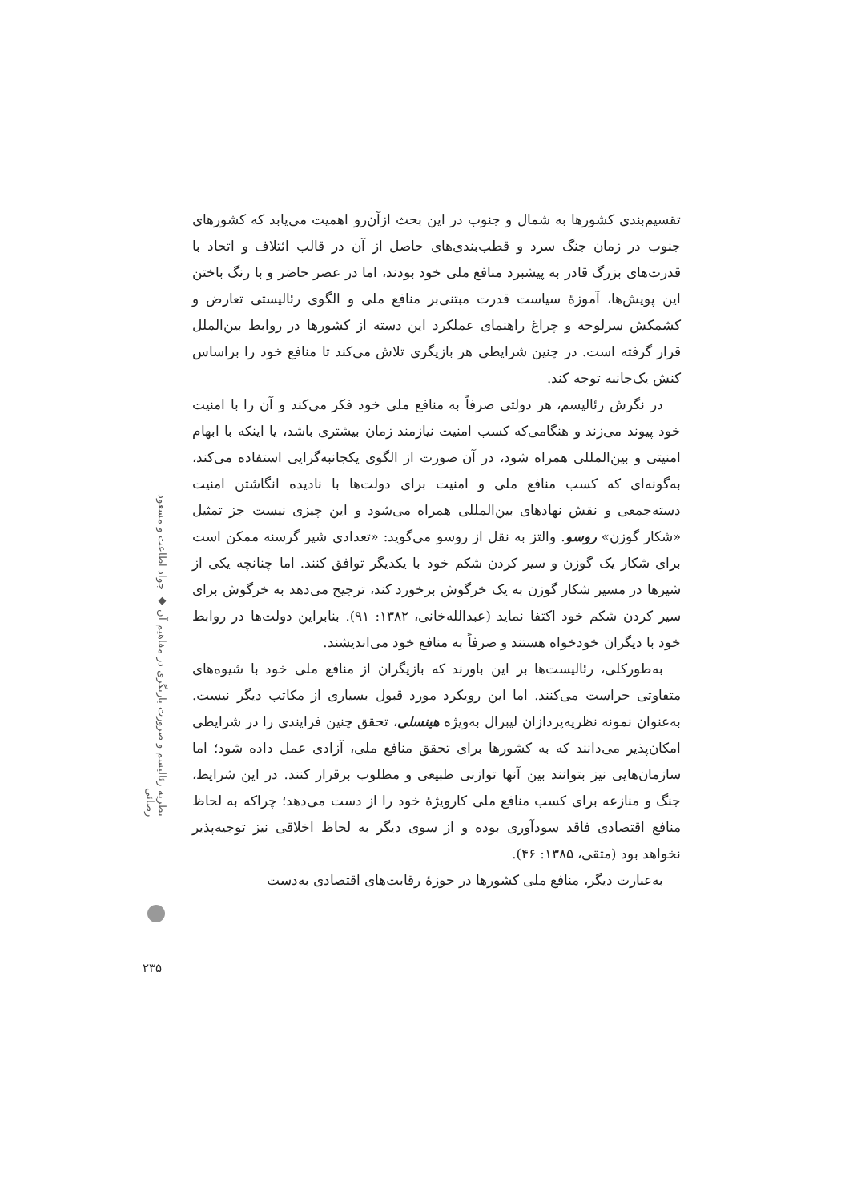نظریه رئالیسم و ضرورت بازنگری در مفاهیم آن ◆ جواد اطاعت و مسعود رضائی
تقسیم‌بندی کشورها به شمال و جنوب در این بحث ازآن‌رو اهمیت می‌یابد که کشورهای جنوب در زمان جنگ سرد و قطب‌بندی‌های حاصل از آن در قالب ائتلاف و اتحاد با قدرت‌های بزرگ قادر به پیشبرد منافع ملی خود بودند، اما در عصر حاضر و با رنگ باختن این پویش‌ها، آموزهٔ سیاست قدرت مبتنی‌بر منافع ملی و الگوی رئالیستی تعارض و کشمکش سرلوحه و چراغ راهنمای عملکرد این دسته از کشورها در روابط بین‌الملل قرار گرفته است. در چنین شرایطی هر بازیگری تلاش می‌کند تا منافع خود را براساس کنش یک‌جانبه توجه کند.
در نگرش رئالیسم، هر دولتی صرفاً به منافع ملی خود فکر می‌کند و آن را با امنیت خود پیوند می‌زند و هنگامی‌که کسب امنیت نیازمند زمان بیشتری باشد، یا اینکه با ابهام امنیتی و بین‌المللی همراه شود، در آن صورت از الگوی یکجانبه‌گرایی استفاده می‌کند، به‌گونه‌ای که کسب منافع ملی و امنیت برای دولت‌ها با نادیده انگاشتن امنیت دسته‌جمعی و نقش نهادهای بین‌المللی همراه می‌شود و این چیزی نیست جز تمثیل «شکار گوزن» روسو. والتز به نقل از روسو می‌گوید: «تعدادی شیر گرسنه ممکن است برای شکار یک گوزن و سیر کردن شکم خود با یکدیگر توافق کنند. اما چنانچه یکی از شیرها در مسیر شکار گوزن به یک خرگوش برخورد کند، ترجیح می‌دهد به خرگوش برای سیر کردن شکم خود اکتفا نماید (عبدالله‌خانی، ۱۳۸۲: ۹۱). بنابراین دولت‌ها در روابط خود با دیگران خودخواه هستند و صرفاً به منافع خود می‌اندیشند.
به‌طورکلی، رئالیست‌ها بر این باورند که بازیگران از منافع ملی خود با شیوه‌های متفاوتی حراست می‌کنند. اما این رویکرد مورد قبول بسیاری از مکاتب دیگر نیست. به‌عنوان نمونه نظریه‌پردازان لیبرال به‌ویژه هینسلی، تحقق چنین فرایندی را در شرایطی امکان‌پذیر می‌دانند که به کشورها برای تحقق منافع ملی، آزادی عمل داده شود؛ اما سازمان‌هایی نیز بتوانند بین آنها توازنی طبیعی و مطلوب برقرار کنند. در این شرایط، جنگ و منازعه برای کسب منافع ملی کارویژهٔ خود را از دست می‌دهد؛ چراکه به لحاظ منافع اقتصادی فاقد سودآوری بوده و از سوی دیگر به لحاظ اخلاقی نیز توجیه‌پذیر نخواهد بود (متقی، ۱۳۸۵: ۴۶).
به‌عبارت دیگر، منافع ملی کشورها در حوزهٔ رقابت‌های اقتصادی به‌دست
۲۳۵